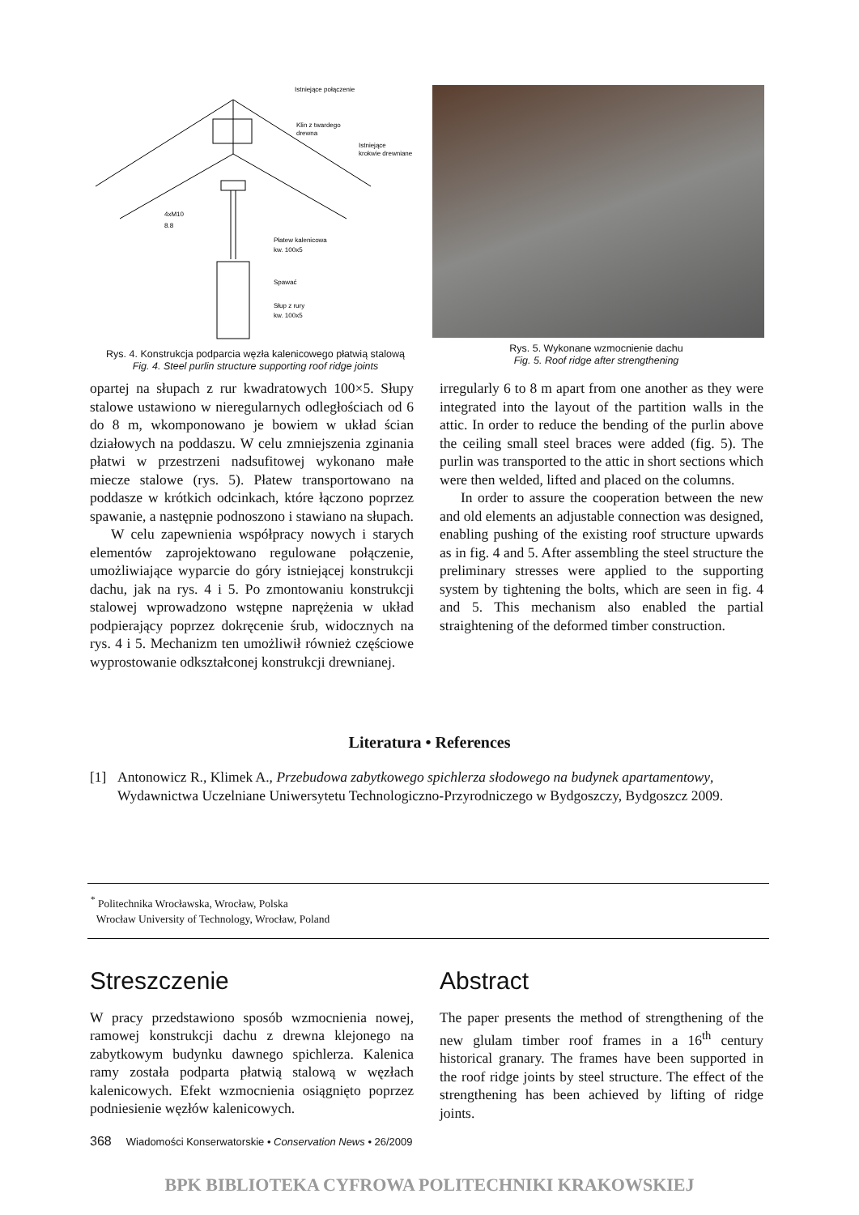Istniejące połączenie
Klin z twardego
drewna
Istniejące
krokwie drewniane
4xM10
8.8
Płatew kalenicowa
kw. 100x5
Spawać
Słup z rury
kw. 100x5
Rys. 4. Konstrukcja podparcia węzła kalenicowego płatwią stalową
Fig. 4. Steel purlin structure supporting roof ridge joints
Rys. 5. Wykonane wzmocnienie dachu
Fig. 5. Roof ridge after strengthening
opartej na słupach z rur kwadratowych 100×5. Słupy stalowe ustawiono w nieregularnych odległościach od 6 do 8 m, wkomponowano je bowiem w układ ścian działowych na poddaszu. W celu zmniejszenia zginania płatwi w przestrzeni nadsufitowej wykonano małe miecze stalowe (rys. 5). Płatew transportowano na poddasze w krótkich odcinkach, które łączono poprzez spawanie, a następnie podnoszono i stawiano na słupach.
W celu zapewnienia współpracy nowych i starych elementów zaprojektowano regulowane połączenie, umożliwiające wyparcie do góry istniejącej konstrukcji dachu, jak na rys. 4 i 5. Po zmontowaniu konstrukcji stalowej wprowadzono wstępne naprężenia w układ podpierający poprzez dokręcenie śrub, widocznych na rys. 4 i 5. Mechanizm ten umożliwił również częściowe wyprostowanie odkształconej konstrukcji drewnianej.
irregularly 6 to 8 m apart from one another as they were integrated into the layout of the partition walls in the attic. In order to reduce the bending of the purlin above the ceiling small steel braces were added (fig. 5). The purlin was transported to the attic in short sections which were then welded, lifted and placed on the columns.
In order to assure the cooperation between the new and old elements an adjustable connection was designed, enabling pushing of the existing roof structure upwards as in fig. 4 and 5. After assembling the steel structure the preliminary stresses were applied to the supporting system by tightening the bolts, which are seen in fig. 4 and 5. This mechanism also enabled the partial straightening of the deformed timber construction.
Literatura • References
[1] Antonowicz R., Klimek A., Przebudowa zabytkowego spichlerza słodowego na budynek apartamentowy, Wydawnictwa Uczelniane Uniwersytetu Technologiczno-Przyrodniczego w Bydgoszczy, Bydgoszcz 2009.
<sup>*</sup> Politechnika Wrocławska, Wrocław, Polska
Wrocław University of Technology, Wrocław, Poland
Streszczenie
W pracy przedstawiono sposób wzmocnienia nowej, ramowej konstrukcji dachu z drewna klejonego na zabytkowym budynku dawnego spichlerza. Kalenica ramy została podparta płatwią stalową w węzłach kalenicowych. Efekt wzmocnienia osiągnięto poprzez podniesienie węzłów kalenicowych.
Abstract
The paper presents the method of strengthening of the new glulam timber roof frames in a 16<sup>th</sup> century historical granary. The frames have been supported in the roof ridge joints by steel structure. The effect of the strengthening has been achieved by lifting of ridge joints.
368 Wiadomości Konserwatorskie • Conservation News • 26/2009
BPK BIBLIOTEKA CYFROWA POLITECHNIKI KRAKOWSKIEJ